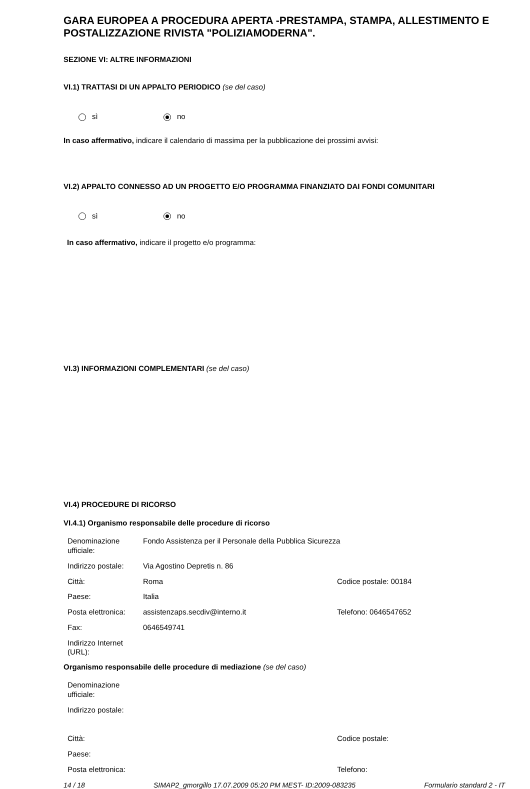GARA EUROPEA A PROCEDURA APERTA -PRESTAMPA, STAMPA, ALLESTIMENTO E POSTALIZZAZIONE RIVISTA "POLIZIAMODERNA".
SEZIONE VI: ALTRE INFORMAZIONI
VI.1) TRATTASI DI UN APPALTO PERIODICO (se del caso)
sì no
In caso affermativo, indicare il calendario di massima per la pubblicazione dei prossimi avvisi:
VI.2) APPALTO CONNESSO AD UN PROGETTO E/O PROGRAMMA FINANZIATO DAI FONDI COMUNITARI
sì no
In caso affermativo, indicare il progetto e/o programma:
VI.3) INFORMAZIONI COMPLEMENTARI (se del caso)
VI.4) PROCEDURE DI RICORSO
VI.4.1) Organismo responsabile delle procedure di ricorso
| Denominazione ufficiale: | Fondo Assistenza per il Personale della Pubblica Sicurezza | |
| Indirizzo postale: | Via Agostino Depretis n. 86 | |
| Città: | Roma | Codice postale: 00184 |
| Paese: | Italia | |
| Posta elettronica: | assistenzaps.secdiv@interno.it | Telefono: 0646547652 |
| Fax: | 0646549741 | |
| Indirizzo Internet (URL): | | |
Organismo responsabile delle procedure di mediazione (se del caso)
| Denominazione ufficiale: | | |
| Indirizzo postale: | | |
| Città: | | Codice postale: |
| Paese: | | |
| Posta elettronica: | | Telefono: |
14 / 18 SIMAP2_gmorgillo 17.07.2009 05:20 PM MEST- ID:2009-083235 Formulario standard 2 - IT